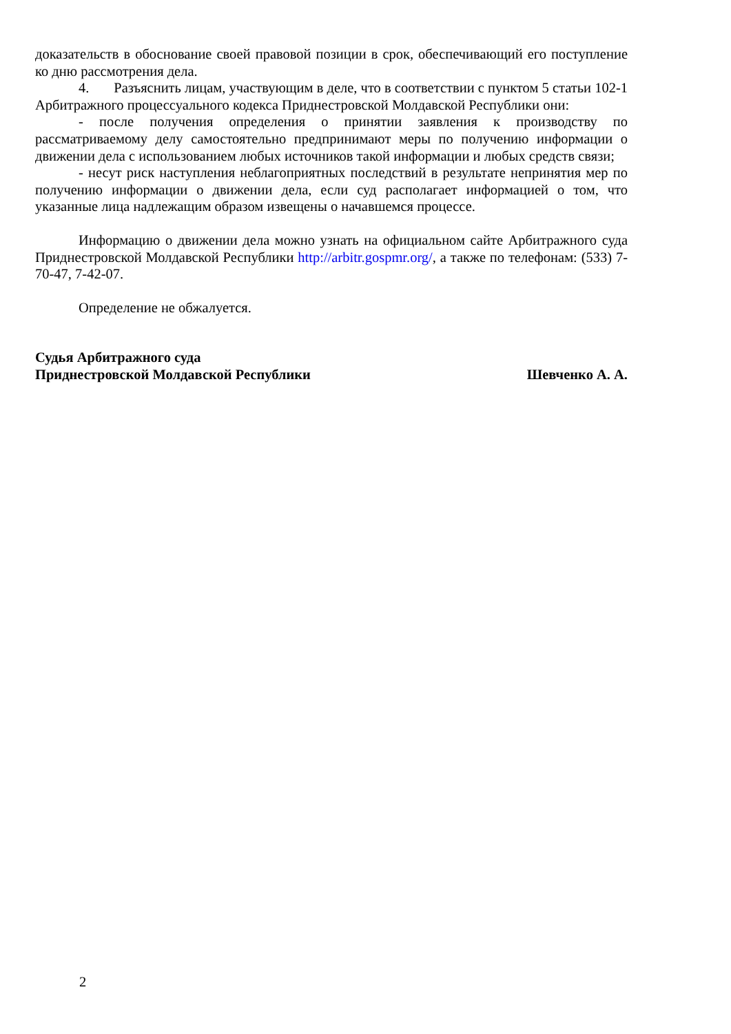доказательств в обоснование своей правовой позиции в срок, обеспечивающий его поступление ко дню рассмотрения дела.
4. Разъяснить лицам, участвующим в деле, что в соответствии с пунктом 5 статьи 102-1 Арбитражного процессуального кодекса Приднестровской Молдавской Республики они:
- после получения определения о принятии заявления к производству по рассматриваемому делу самостоятельно предпринимают меры по получению информации о движении дела с использованием любых источников такой информации и любых средств связи;
- несут риск наступления неблагоприятных последствий в результате непринятия мер по получению информации о движении дела, если суд располагает информацией о том, что указанные лица надлежащим образом извещены о начавшемся процессе.
Информацию о движении дела можно узнать на официальном сайте Арбитражного суда Приднестровской Молдавской Республики http://arbitr.gospmr.org/, а также по телефонам: (533) 7-70-47, 7-42-07.
Определение не обжалуется.
Судья Арбитражного суда
Приднестровской Молдавской Республики
Шевченко А. А.
2